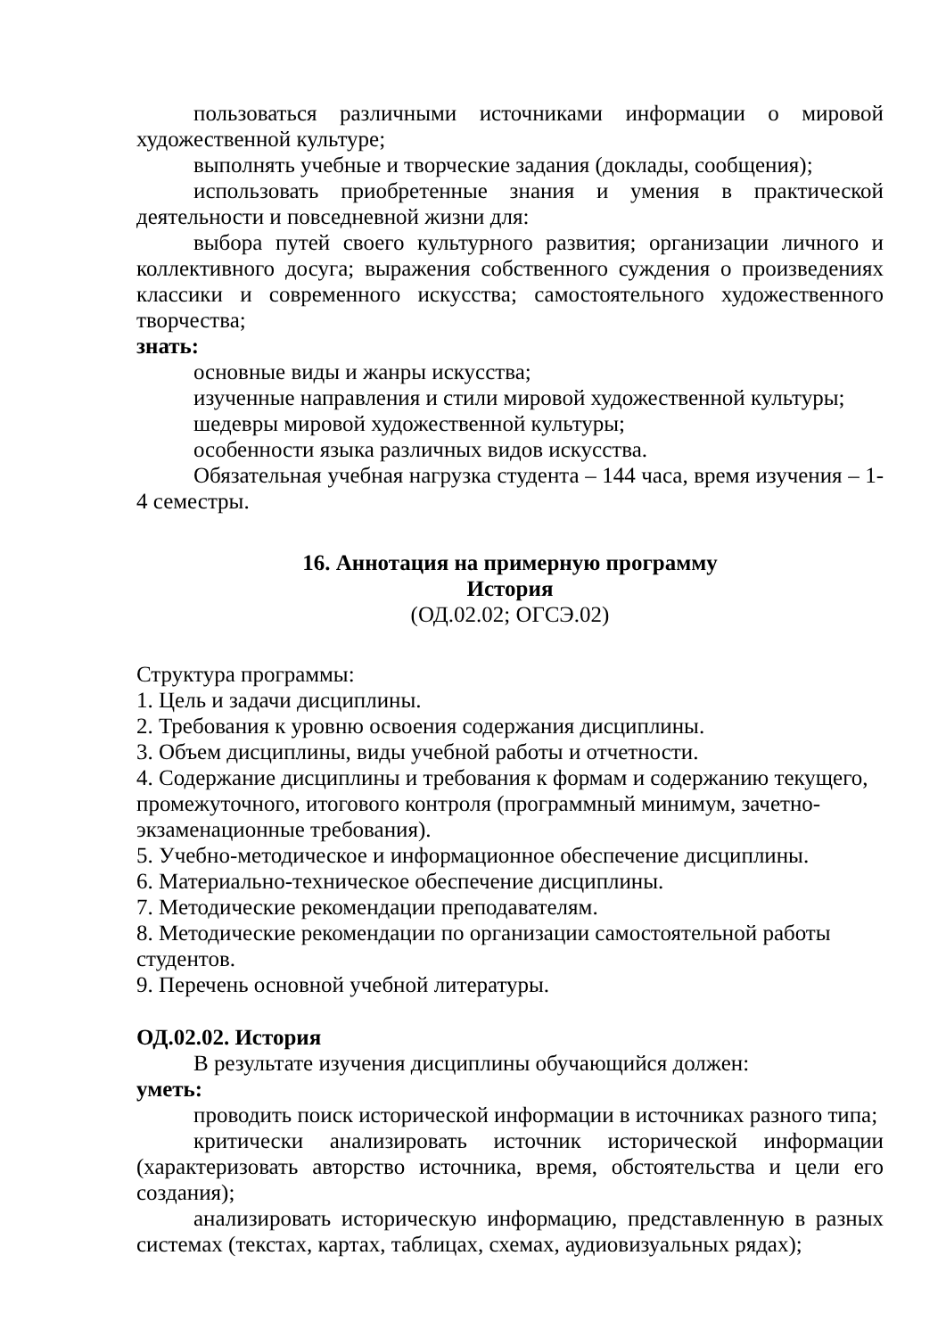пользоваться различными источниками информации о мировой художественной культуре;
выполнять учебные и творческие задания (доклады, сообщения);
использовать приобретенные знания и умения в практической деятельности и повседневной жизни для:
выбора путей своего культурного развития; организации личного и коллективного досуга; выражения собственного суждения о произведениях классики и современного искусства; самостоятельного художественного творчества;
знать:
основные виды и жанры искусства;
изученные направления и стили мировой художественной культуры;
шедевры мировой художественной культуры;
особенности языка различных видов искусства.
Обязательная учебная нагрузка студента – 144 часа, время изучения – 1-4 семестры.
16. Аннотация на примерную программу
История
(ОД.02.02; ОГСЭ.02)
Структура программы:
1. Цель и задачи дисциплины.
2. Требования к уровню освоения содержания дисциплины.
3. Объем дисциплины, виды учебной работы и отчетности.
4. Содержание дисциплины и требования к формам и содержанию текущего, промежуточного, итогового контроля (программный минимум, зачетно-экзаменационные требования).
5. Учебно-методическое и информационное обеспечение дисциплины.
6. Материально-техническое обеспечение дисциплины.
7. Методические рекомендации преподавателям.
8. Методические рекомендации по организации самостоятельной работы студентов.
9. Перечень основной учебной литературы.
ОД.02.02. История
В результате изучения дисциплины обучающийся должен:
уметь:
проводить поиск исторической информации в источниках разного типа;
критически анализировать источник исторической информации (характеризовать авторство источника, время, обстоятельства и цели его создания);
анализировать историческую информацию, представленную в разных системах (текстах, картах, таблицах, схемах, аудиовизуальных рядах);